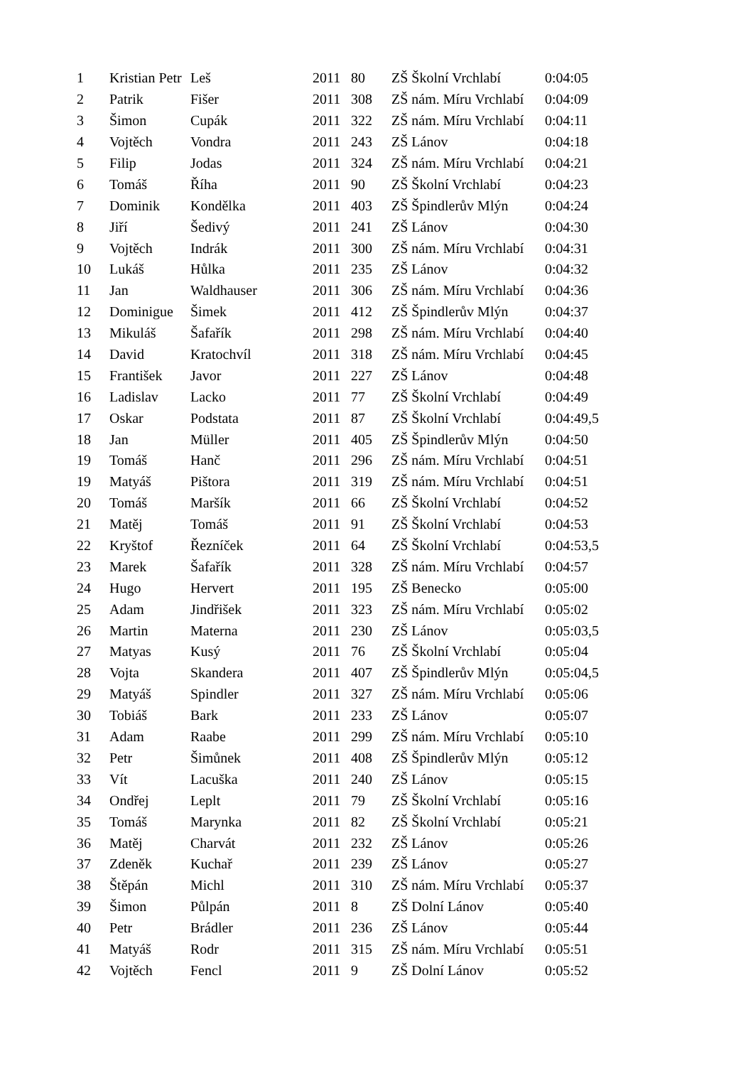| 1 | Kristian Petr | Leš | 2011 | 80 | ZŠ Školní Vrchlabí | 0:04:05 |
| 2 | Patrik | Fišer | 2011 | 308 | ZŠ nám. Míru Vrchlabí | 0:04:09 |
| 3 | Šimon | Cupák | 2011 | 322 | ZŠ nám. Míru Vrchlabí | 0:04:11 |
| 4 | Vojtěch | Vondra | 2011 | 243 | ZŠ Lánov | 0:04:18 |
| 5 | Filip | Jodas | 2011 | 324 | ZŠ nám. Míru Vrchlabí | 0:04:21 |
| 6 | Tomáš | Říha | 2011 | 90 | ZŠ Školní Vrchlabí | 0:04:23 |
| 7 | Dominik | Kondělka | 2011 | 403 | ZŠ Špindlerův Mlýn | 0:04:24 |
| 8 | Jiří | Šedivý | 2011 | 241 | ZŠ Lánov | 0:04:30 |
| 9 | Vojtěch | Indrák | 2011 | 300 | ZŠ nám. Míru Vrchlabí | 0:04:31 |
| 10 | Lukáš | Hůlka | 2011 | 235 | ZŠ Lánov | 0:04:32 |
| 11 | Jan | Waldhauser | 2011 | 306 | ZŠ nám. Míru Vrchlabí | 0:04:36 |
| 12 | Dominigue | Šimek | 2011 | 412 | ZŠ Špindlerův Mlýn | 0:04:37 |
| 13 | Mikuláš | Šafařík | 2011 | 298 | ZŠ nám. Míru Vrchlabí | 0:04:40 |
| 14 | David | Kratochvíl | 2011 | 318 | ZŠ nám. Míru Vrchlabí | 0:04:45 |
| 15 | František | Javor | 2011 | 227 | ZŠ Lánov | 0:04:48 |
| 16 | Ladislav | Lacko | 2011 | 77 | ZŠ Školní Vrchlabí | 0:04:49 |
| 17 | Oskar | Podstata | 2011 | 87 | ZŠ Školní Vrchlabí | 0:04:49,5 |
| 18 | Jan | Müller | 2011 | 405 | ZŠ Špindlerův Mlýn | 0:04:50 |
| 19 | Tomáš | Hanč | 2011 | 296 | ZŠ nám. Míru Vrchlabí | 0:04:51 |
| 19 | Matyáš | Pištora | 2011 | 319 | ZŠ nám. Míru Vrchlabí | 0:04:51 |
| 20 | Tomáš | Maršík | 2011 | 66 | ZŠ Školní Vrchlabí | 0:04:52 |
| 21 | Matěj | Tomáš | 2011 | 91 | ZŠ Školní Vrchlabí | 0:04:53 |
| 22 | Kryštof | Řezníček | 2011 | 64 | ZŠ Školní Vrchlabí | 0:04:53,5 |
| 23 | Marek | Šafařík | 2011 | 328 | ZŠ nám. Míru Vrchlabí | 0:04:57 |
| 24 | Hugo | Hervert | 2011 | 195 | ZŠ Benecko | 0:05:00 |
| 25 | Adam | Jindřišek | 2011 | 323 | ZŠ nám. Míru Vrchlabí | 0:05:02 |
| 26 | Martin | Materna | 2011 | 230 | ZŠ Lánov | 0:05:03,5 |
| 27 | Matyas | Kusý | 2011 | 76 | ZŠ Školní Vrchlabí | 0:05:04 |
| 28 | Vojta | Skandera | 2011 | 407 | ZŠ Špindlerův Mlýn | 0:05:04,5 |
| 29 | Matyáš | Spindler | 2011 | 327 | ZŠ nám. Míru Vrchlabí | 0:05:06 |
| 30 | Tobiáš | Bark | 2011 | 233 | ZŠ Lánov | 0:05:07 |
| 31 | Adam | Raabe | 2011 | 299 | ZŠ nám. Míru Vrchlabí | 0:05:10 |
| 32 | Petr | Šimůnek | 2011 | 408 | ZŠ Špindlerův Mlýn | 0:05:12 |
| 33 | Vít | Lacuška | 2011 | 240 | ZŠ Lánov | 0:05:15 |
| 34 | Ondřej | Leplt | 2011 | 79 | ZŠ Školní Vrchlabí | 0:05:16 |
| 35 | Tomáš | Marynka | 2011 | 82 | ZŠ Školní Vrchlabí | 0:05:21 |
| 36 | Matěj | Charvát | 2011 | 232 | ZŠ Lánov | 0:05:26 |
| 37 | Zdeněk | Kuchař | 2011 | 239 | ZŠ Lánov | 0:05:27 |
| 38 | Štěpán | Michl | 2011 | 310 | ZŠ nám. Míru Vrchlabí | 0:05:37 |
| 39 | Šimon | Půlpán | 2011 | 8 | ZŠ Dolní Lánov | 0:05:40 |
| 40 | Petr | Brádler | 2011 | 236 | ZŠ Lánov | 0:05:44 |
| 41 | Matyáš | Rodr | 2011 | 315 | ZŠ nám. Míru Vrchlabí | 0:05:51 |
| 42 | Vojtěch | Fencl | 2011 | 9 | ZŠ Dolní Lánov | 0:05:52 |